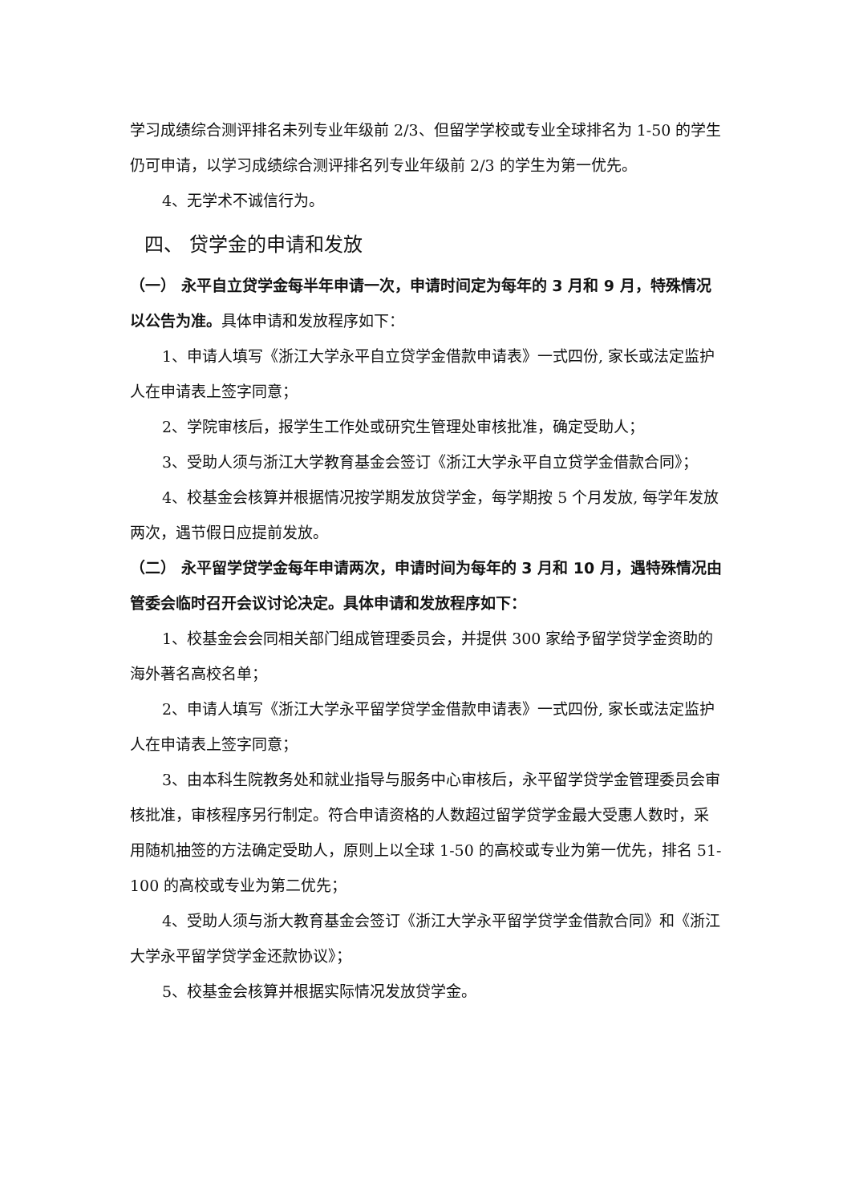学习成绩综合测评排名未列专业年级前 2/3、但留学学校或专业全球排名为 1-50 的学生仍可申请，以学习成绩综合测评排名列专业年级前 2/3 的学生为第一优先。
4、无学术不诚信行为。
四、 贷学金的申请和发放
（一） 永平自立贷学金每半年申请一次，申请时间定为每年的 3 月和 9 月，特殊情况以公告为准。具体申请和发放程序如下：
1、申请人填写《浙江大学永平自立贷学金借款申请表》一式四份, 家长或法定监护人在申请表上签字同意；
2、学院审核后，报学生工作处或研究生管理处审核批准，确定受助人；
3、受助人须与浙江大学教育基金会签订《浙江大学永平自立贷学金借款合同》；
4、校基金会核算并根据情况按学期发放贷学金，每学期按 5 个月发放, 每学年发放两次，遇节假日应提前发放。
（二） 永平留学贷学金每年申请两次，申请时间为每年的 3 月和 10 月，遇特殊情况由管委会临时召开会议讨论决定。具体申请和发放程序如下：
1、校基金会会同相关部门组成管理委员会，并提供 300 家给予留学贷学金资助的海外著名高校名单；
2、申请人填写《浙江大学永平留学贷学金借款申请表》一式四份, 家长或法定监护人在申请表上签字同意；
3、由本科生院教务处和就业指导与服务中心审核后，永平留学贷学金管理委员会审核批准，审核程序另行制定。符合申请资格的人数超过留学贷学金最大受惠人数时，采用随机抽签的方法确定受助人，原则上以全球 1-50 的高校或专业为第一优先，排名 51-100 的高校或专业为第二优先；
4、受助人须与浙大教育基金会签订《浙江大学永平留学贷学金借款合同》和《浙江大学永平留学贷学金还款协议》；
5、校基金会核算并根据实际情况发放贷学金。